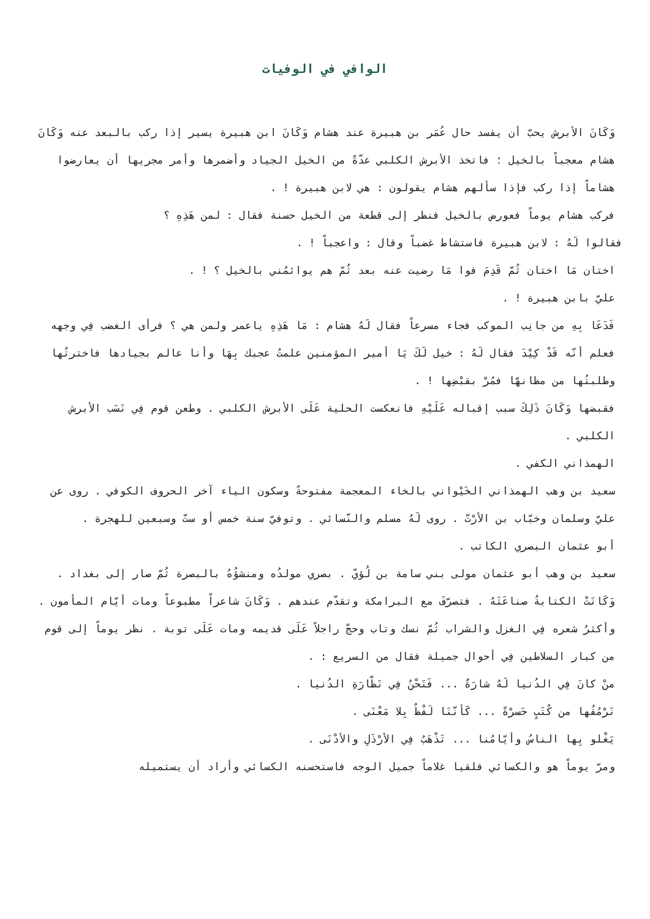الوافي في الوفيات
وَكَانَ الأبرش يحبّ أن يفسد حال عُمَر بن هبيرة عند هشام وَكَانَ ابن هبيرة يسير إذا ركب بالبعد عنه وَكَانَ هشام معجباً بالخيل ؛ فاتخذ الأبرش الكلبي عدّةً من الخيل الجياد وأضمرها وأمر مجريها أن يعارضوا هشاماً إذا ركب فإذا سألهم هشام يقولون : هي لابن هبيرة ! .
فركب هشام يوماً فعورض بالخيل فنظر إلى قطعة من الخيل حسنة فقال : لمن هَذِهِ ؟
فقالوا لَهُ : لابن هبيرة فاستشاط غضباً وقال : واعجباً ! .
اختان مَا اختان ثُمّ قَدِمَ فوا مَا رضيت عنه بعد ثُمّ هم يوائمُني بالخيل ؟ ! .
عليّ بابن هبيرة ! .
فَدَعَا بِهِ من جانِب الموكب فجاء مسرعاً فقال لَهُ هشام : مَا هَذِهِ ياعمر ولمن هي ؟ فرأى الغضب فِي وجهه فعلم أنّه قَدْ كِيْدَ فقال لَهُ : خيل لَكَ يَا أمير المؤمنين علمتُ عجبك بِهَا وأنا عالم بجيادها فاخترتُها وطلبتُها من مظانهّا فمُرْ بقبْضِها ! .
فقبضها وَكَانَ ذَلِكَ سبب إقباله عَلَيْهِ فانعكست الحلية عَلَى الأبرش الكلبي . وطعن قوم فِي نَسَب الأبرش الكلبي .
الهمذاني الكفي .
سعيد بن وهب الهمذاني الخَيْواني بالخاء المعجمة مفتوحةً وسكون الياء آخر الحروف الكوفي . روى عن عليّ وسلمان وخبّاب بن الأرْتّ . روى لَهُ مسلم والنّسائي . وتوفيّ سنة خمس أو ستّ وسبعين للهجرة .
أبو عثمان البصري الكاتب .
سعيد بن وهب أبو عثمان مولى بني سامة بن لُؤيّ . بصري مولدُه ومنشؤُهُ بالبصرة ثُمّ صار إلى بغداد . وَكَانَتْ الكتابةُ صناعَتَهُ . فتصرّفَ مع البرامكة وتقدّم عندهم . وَكَانَ شاعراً مطبوعاً ومات أيّام المأمون . وأكثرُ شعره فِي الغزل والشراب ثُمّ نسك وتاب وحجّ راجلاً عَلَى قديمه ومات عَلَى توبة . نظر يوماً إلى قوم من كبار السلاطين فِي أحوال جميلة فقال من السريع : .
منْ كانَ فِي الدُنيا لَهُ شارَةٌ ... فَنَحْنُ فِي نَظّارَةِ الدُنيا .
نَرْمُقُها من كُتَبٍ حَسرْةً ... كَأنّنَا لَفْظٌ بِلا مَعْنَى .
يَغْلو بِها الناسُ وأيّامُنا ... تَذْهَبُ فِي الأرْذَلِ والأدْنَى .
ومرّ يوماً هو والكسائي فلقيا غلاماً جميل الوجه فاستحسنه الكسائي وأراد أن يستميله